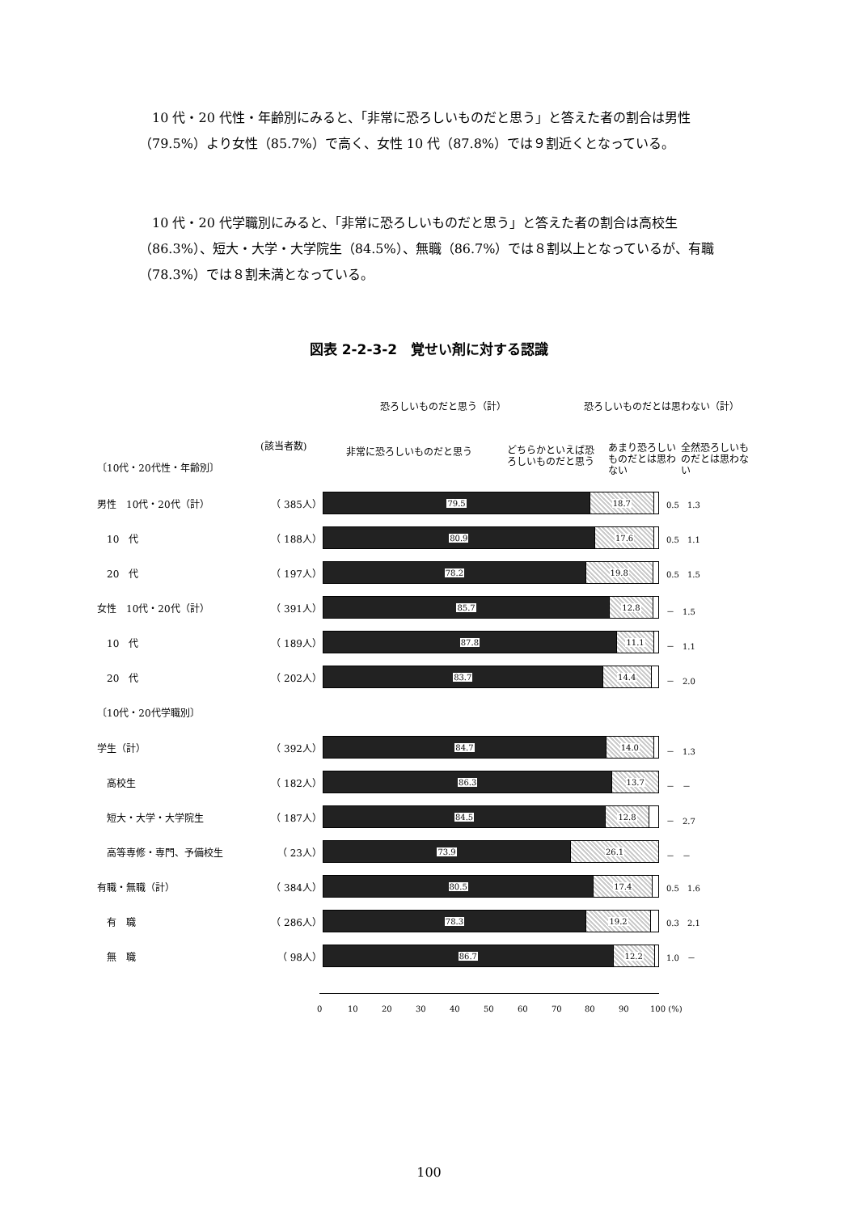10 代・20 代性・年齢別にみると、「非常に恐ろしいものだと思う」と答えた者の割合は男性（79.5%）より女性（85.7%）で高く、女性 10 代（87.8%）では９割近くとなっている。
10 代・20 代学職別にみると、「非常に恐ろしいものだと思う」と答えた者の割合は高校生（86.3%）、短大・大学・大学院生（84.5%）、無職（86.7%）では８割以上となっているが、有職（78.3%）では８割未満となっている。
図表 2-2-3-2　覚せい剤に対する認識
恐ろしいものだと思う（計） 恐ろしいものだとは思わない（計）
(該当者数) 非常に恐ろしいものだと思う
どちらかといえば恐ろしいものだと思う
あまり恐ろしいものだとは思わない
全然恐ろしいものだとは思わない
〔10代・20代性・年齢別〕
〔10代・20代学職別〕
男性　10代・20代（計） （ 385人）
79.5 18.7 0.5　1.3
　10　代 （ 188人）
80.9 17.6 0.5　1.1
　20　代 （ 197人）
78.2 19.8 0.5　1.5
女性　10代・20代（計） （ 391人）
85.7 12.8 －　1.5
　10　代 （ 189人）
87.8 11.1 －　1.1
　20　代 （ 202人）
83.7 14.4 －　2.0
学生（計） （ 392人）
84.7 14.0 －　1.3
　高校生 （ 182人）
86.3 13.7 －　－
　短大・大学・大学院生 （ 187人）
84.5 12.8 －　2.7
　高等専修・専門、予備校生 （ 23人）
73.9 26.1 －　－
有職・無職（計） （ 384人）
80.5 17.4 0.5　1.6
　有　職 （ 286人）
78.3 19.2 0.3　2.1
　無　職 （ 98人）
86.7 12.2 1.0　－
0 10 20 30 40 50 60 70 80 90 100 (%)
100